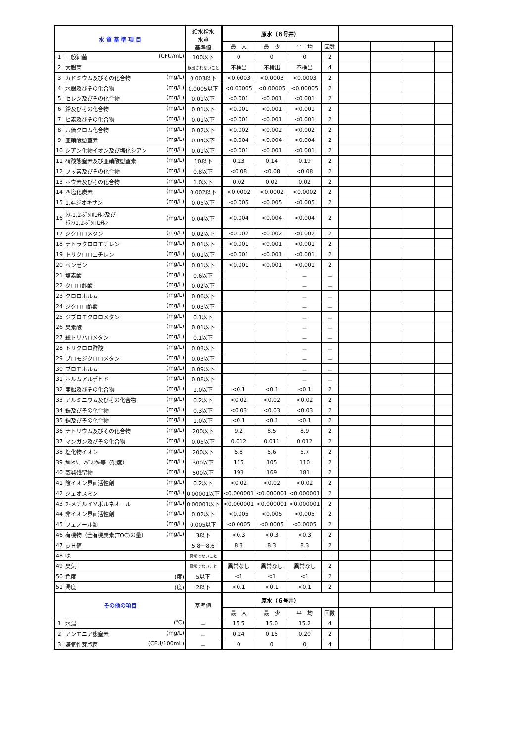| 水 質 基 準 項 目 | | 給水栓水 水質 基準値 | 原水（６号井） | | | | | | | |
| --- | --- | --- | --- | --- | --- | --- | --- | --- | --- | --- |
| | | | 最 大 | 最 少 | 平 均 | 回数 | | | | |
| 1 | 一般細菌 (CFU/mL) | 100以下 | 0 | 0 | 0 | 2 | | | | |
| 2 | 大腸菌 | 検出されないこと | 不検出 | 不検出 | 不検出 | 4 | | | | |
| 3 | カドミウム及びその化合物 (mg/L) | 0.003以下 | <0.0003 | <0.0003 | <0.0003 | 2 | | | | |
| 4 | 水銀及びその化合物 (mg/L) | 0.0005以下 | <0.00005 | <0.00005 | <0.00005 | 2 | | | | |
| 5 | セレン及びその化合物 (mg/L) | 0.01以下 | <0.001 | <0.001 | <0.001 | 2 | | | | |
| 6 | 鉛及びその化合物 (mg/L) | 0.01以下 | <0.001 | <0.001 | <0.001 | 2 | | | | |
| 7 | ヒ素及びその化合物 (mg/L) | 0.01以下 | <0.001 | <0.001 | <0.001 | 2 | | | | |
| 8 | 六価クロム化合物 (mg/L) | 0.02以下 | <0.002 | <0.002 | <0.002 | 2 | | | | |
| 9 | 亜硝酸態窒素 (mg/L) | 0.04以下 | <0.004 | <0.004 | <0.004 | 2 | | | | |
| 10 | シアン化物イオン及び塩化シアン (mg/L) | 0.01以下 | <0.001 | <0.001 | <0.001 | 2 | | | | |
| 11 | 硝酸態窒素及び亜硝酸態窒素 (mg/L) | 10以下 | 0.23 | 0.14 | 0.19 | 2 | | | | |
| 12 | フッ素及びその化合物 (mg/L) | 0.8以下 | <0.08 | <0.08 | <0.08 | 2 | | | | |
| 13 | ホウ素及びその化合物 (mg/L) | 1.0以下 | 0.02 | 0.02 | 0.02 | 2 | | | | |
| 14 | 四塩化炭素 (mg/L) | 0.002以下 | <0.0002 | <0.0002 | <0.0002 | 2 | | | | |
| 15 | 1,4-ジオキサン (mg/L) | 0.05以下 | <0.005 | <0.005 | <0.005 | 2 | | | | |
| 16 | ｼｽ-1,2-ｼﾞｸﾛﾛｴﾁﾚﾝ及び ﾄﾗﾝｽ1,2-ｼﾞｸﾛﾛｴﾁﾚﾝ (mg/L) | 0.04以下 | <0.004 | <0.004 | <0.004 | 2 | | | | |
| 17 | ジクロロメタン (mg/L) | 0.02以下 | <0.002 | <0.002 | <0.002 | 2 | | | | |
| 18 | テトラクロロエチレン (mg/L) | 0.01以下 | <0.001 | <0.001 | <0.001 | 2 | | | | |
| 19 | トリクロロエチレン (mg/L) | 0.01以下 | <0.001 | <0.001 | <0.001 | 2 | | | | |
| 20 | ベンゼン (mg/L) | 0.01以下 | <0.001 | <0.001 | <0.001 | 2 | | | | |
| 21 | 塩素酸 (mg/L) | 0.6以下 | | | － | － | | | | |
| 22 | クロロ酢酸 (mg/L) | 0.02以下 | | | － | － | | | | |
| 23 | クロロホルム (mg/L) | 0.06以下 | | | － | － | | | | |
| 24 | ジクロロ酢酸 (mg/L) | 0.03以下 | | | － | － | | | | |
| 25 | ジブロモクロロメタン (mg/L) | 0.1以下 | | | － | － | | | | |
| 26 | 臭素酸 (mg/L) | 0.01以下 | | | － | － | | | | |
| 27 | 総トリハロメタン (mg/L) | 0.1以下 | | | － | － | | | | |
| 28 | トリクロロ酢酸 (mg/L) | 0.03以下 | | | － | － | | | | |
| 29 | ブロモジクロロメタン (mg/L) | 0.03以下 | | | － | － | | | | |
| 30 | ブロモホルム (mg/L) | 0.09以下 | | | － | － | | | | |
| 31 | ホルムアルデヒド (mg/L) | 0.08以下 | | | － | － | | | | |
| 32 | 亜鉛及びその化合物 (mg/L) | 1.0以下 | <0.1 | <0.1 | <0.1 | 2 | | | | |
| 33 | アルミニウム及びその化合物 (mg/L) | 0.2以下 | <0.02 | <0.02 | <0.02 | 2 | | | | |
| 34 | 鉄及びその化合物 (mg/L) | 0.3以下 | <0.03 | <0.03 | <0.03 | 2 | | | | |
| 35 | 銅及びその化合物 (mg/L) | 1.0以下 | <0.1 | <0.1 | <0.1 | 2 | | | | |
| 36 | ナトリウム及びその化合物 (mg/L) | 200以下 | 9.2 | 8.5 | 8.9 | 2 | | | | |
| 37 | マンガン及びその化合物 (mg/L) | 0.05以下 | 0.012 | 0.011 | 0.012 | 2 | | | | |
| 38 | 塩化物イオン (mg/L) | 200以下 | 5.8 | 5.6 | 5.7 | 2 | | | | |
| 39 | ｶﾙｼｳﾑ、ﾏｸﾞﾈｼｳﾑ等（硬度） (mg/L) | 300以下 | 115 | 105 | 110 | 2 | | | | |
| 40 | 蒸発残留物 (mg/L) | 500以下 | 193 | 169 | 181 | 2 | | | | |
| 41 | 陰イオン界面活性剤 (mg/L) | 0.2以下 | <0.02 | <0.02 | <0.02 | 2 | | | | |
| 42 | ジェオスミン (mg/L) | 0.00001以下 | <0.000001 | <0.000001 | <0.000001 | 2 | | | | |
| 43 | 2-メチルイソボルネオール (mg/L) | 0.00001以下 | <0.000001 | <0.000001 | <0.000001 | 2 | | | | |
| 44 | 非イオン界面活性剤 (mg/L) | 0.02以下 | <0.005 | <0.005 | <0.005 | 2 | | | | |
| 45 | フェノール類 (mg/L) | 0.005以下 | <0.0005 | <0.0005 | <0.0005 | 2 | | | | |
| 46 | 有機物（全有機炭素(TOC)の量） (mg/L) | 3以下 | <0.3 | <0.3 | <0.3 | 2 | | | | |
| 47 | ｐＨ値 | 5.8～8.6 | 8.3 | 8.3 | 8.3 | 2 | | | | |
| 48 | 味 | 異常でないこと | | | － | － | | | | |
| 49 | 臭気 | 異常でないこと | 異常なし | 異常なし | 異常なし | 2 | | | | |
| 50 | 色度 (度) | 5以下 | <1 | <1 | <1 | 2 | | | | |
| 51 | 濁度 (度) | 2以下 | <0.1 | <0.1 | <0.1 | 2 | | | | |
| その他の項目 | | 基準値 | 原水（６号井） | | | | | | | |
| | | | 最 大 | 最 少 | 平 均 | 回数 | | | | |
| 1 | 水温 (℃) | － | 15.5 | 15.0 | 15.2 | 4 | | | | |
| 2 | アンモニア態窒素 (mg/L) | － | 0.24 | 0.15 | 0.20 | 2 | | | | |
| 3 | 嫌気性芽胞菌 (CFU/100mL) | － | 0 | 0 | 0 | 4 | | | | |